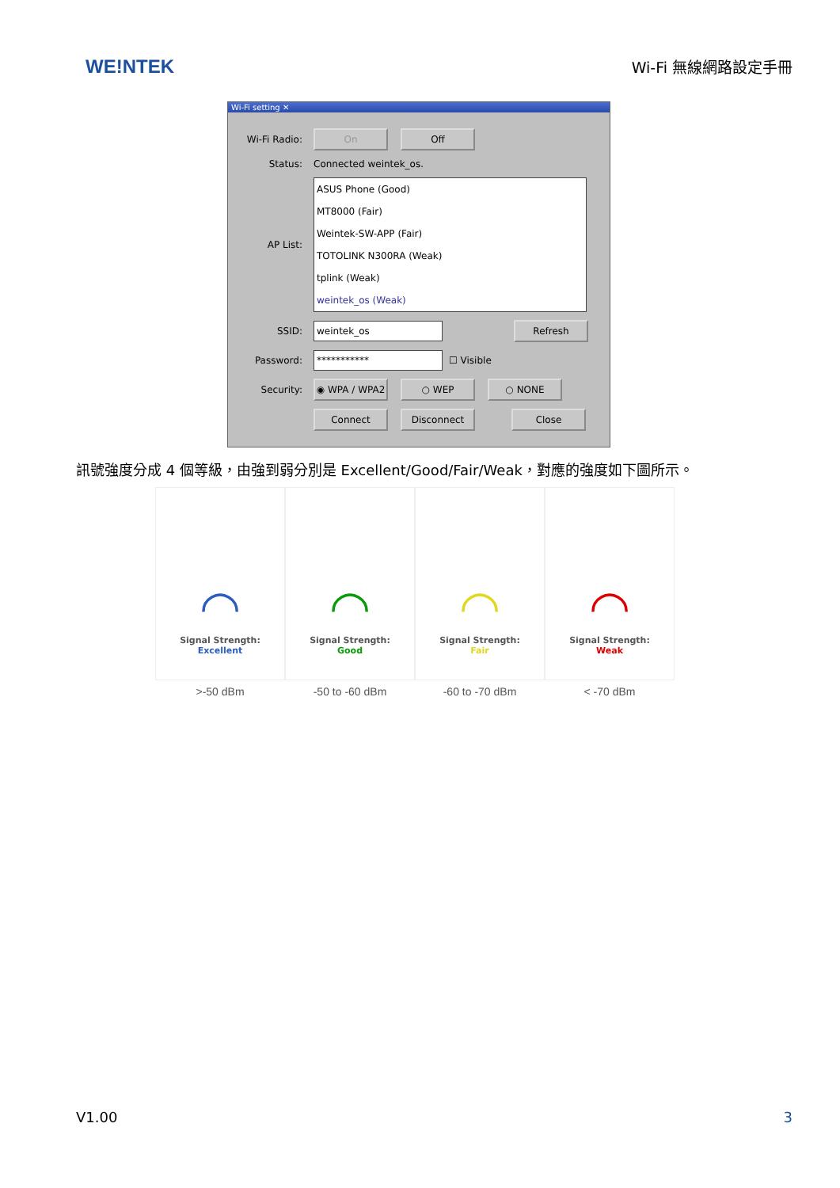WE!NTEK
Wi-Fi 無線網路設定手冊
Wi-Fi setting ✕
Wi-Fi Radio:
On Off
Status: Connected weintek_os.
AP List:
ASUS Phone (Good)
MT8000 (Fair)
Weintek-SW-APP (Fair)
TOTOLINK N300RA (Weak)
tplink (Weak)
weintek_os (Weak)
SSID:
weintek_os Refresh
Password:
***********
☐ Visible
Security:
◉ WPA / WPA2 ○ WEP ○ NONE
Connect Disconnect Close
訊號強度分成 4 個等級，由強到弱分別是 Excellent/Good/Fair/Weak，對應的強度如下圖所示。
◠
Signal Strength:
Excellent
>-50 dBm
◠
Signal Strength:
Good
-50 to -60 dBm
◠
Signal Strength:
Fair
-60 to -70 dBm
◠
Signal Strength:
Weak
< -70 dBm
V1.00 3